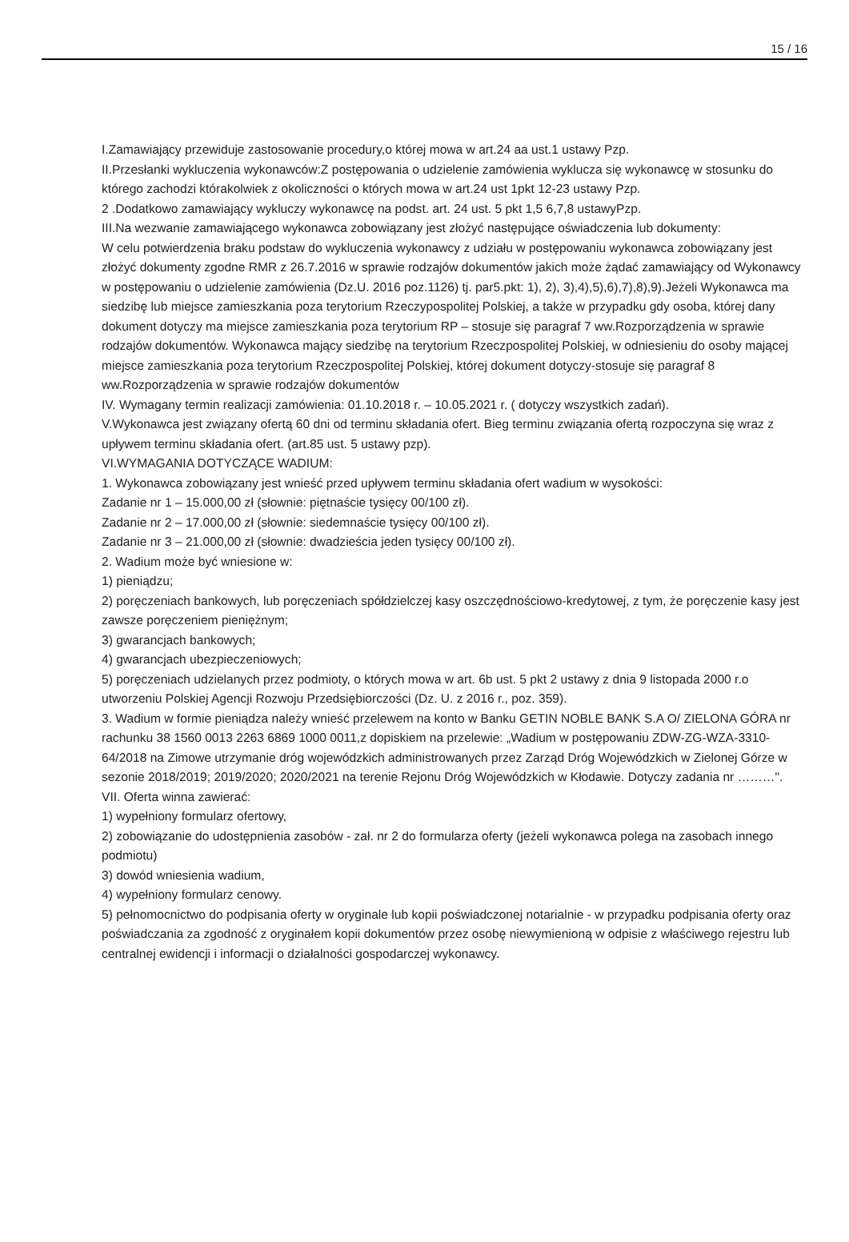15 / 16
I.Zamawiający przewiduje zastosowanie procedury,o której mowa w art.24 aa ust.1 ustawy Pzp.
II.Przesłanki wykluczenia wykonawców:Z postępowania o udzielenie zamówienia wyklucza się wykonawcę w stosunku do którego zachodzi którakolwiek z okoliczności o których mowa w art.24 ust 1pkt 12-23 ustawy Pzp.
2 .Dodatkowo zamawiający wykluczy wykonawcę na podst. art. 24 ust. 5 pkt 1,5 6,7,8 ustawyPzp.
III.Na wezwanie zamawiającego wykonawca zobowiązany jest złożyć następujące oświadczenia lub dokumenty:
W celu potwierdzenia braku podstaw do wykluczenia wykonawcy z udziału w postępowaniu wykonawca zobowiązany jest złożyć dokumenty zgodne RMR z 26.7.2016 w sprawie rodzajów dokumentów jakich może żądać zamawiający od Wykonawcy w postępowaniu o udzielenie zamówienia (Dz.U. 2016 poz.1126) tj. par5.pkt: 1), 2), 3),4),5),6),7),8),9).Jeżeli Wykonawca ma siedzibę lub miejsce zamieszkania poza terytorium Rzeczypospolitej Polskiej, a także w przypadku gdy osoba, której dany dokument dotyczy ma miejsce zamieszkania poza terytorium RP – stosuje się paragraf 7 ww.Rozporządzenia w sprawie rodzajów dokumentów. Wykonawca mający siedzibę na terytorium Rzeczpospolitej Polskiej, w odniesieniu do osoby mającej miejsce zamieszkania poza terytorium Rzeczpospolitej Polskiej, której dokument dotyczy-stosuje się paragraf 8 ww.Rozporządzenia w sprawie rodzajów dokumentów
IV. Wymagany termin realizacji zamówienia: 01.10.2018 r. – 10.05.2021 r. ( dotyczy wszystkich zadań).
V.Wykonawca jest związany ofertą 60 dni od terminu składania ofert. Bieg terminu związania ofertą rozpoczyna się wraz z upływem terminu składania ofert. (art.85 ust. 5 ustawy pzp).
VI.WYMAGANIA DOTYCZĄCE WADIUM:
1. Wykonawca zobowiązany jest wnieść przed upływem terminu składania ofert wadium w wysokości:
Zadanie nr 1 – 15.000,00 zł (słownie: piętnaście tysięcy 00/100 zł).
Zadanie nr 2 – 17.000,00 zł (słownie: siedemnaście tysięcy 00/100 zł).
Zadanie nr 3 – 21.000,00 zł (słownie: dwadzieścia jeden tysięcy 00/100 zł).
2. Wadium może być wniesione w:
1) pieniądzu;
2) poręczeniach bankowych, lub poręczeniach spółdzielczej kasy oszczędnościowo-kredytowej, z tym, że poręczenie kasy jest zawsze poręczeniem pieniężnym;
3) gwarancjach bankowych;
4) gwarancjach ubezpieczeniowych;
5) poręczeniach udzielanych przez podmioty, o których mowa w art. 6b ust. 5 pkt 2 ustawy z dnia 9 listopada 2000 r.o utworzeniu Polskiej Agencji Rozwoju Przedsiębiorczości (Dz. U. z 2016 r., poz. 359).
3. Wadium w formie pieniądza należy wnieść przelewem na konto w Banku GETIN NOBLE BANK S.A O/ ZIELONA GÓRA nr rachunku 38 1560 0013 2263 6869 1000 0011,z dopiskiem na przelewie: „Wadium w postępowaniu ZDW-ZG-WZA-3310-64/2018 na Zimowe utrzymanie dróg wojewódzkich administrowanych przez Zarząd Dróg Wojewódzkich w Zielonej Górze w sezonie 2018/2019; 2019/2020; 2020/2021 na terenie Rejonu Dróg Wojewódzkich w Kłodawie. Dotyczy zadania nr ………".
VII. Oferta winna zawierać:
1) wypełniony formularz ofertowy,
2) zobowiązanie do udostępnienia zasobów - zał. nr 2 do formularza oferty (jeżeli wykonawca polega na zasobach innego podmiotu)
3) dowód wniesienia wadium,
4) wypełniony formularz cenowy.
5) pełnomocnictwo do podpisania oferty w oryginale lub kopii poświadczonej notarialnie - w przypadku podpisania oferty oraz poświadczania za zgodność z oryginałem kopii dokumentów przez osobę niewymienioną w odpisie z właściwego rejestru lub centralnej ewidencji i informacji o działalności gospodarczej wykonawcy.